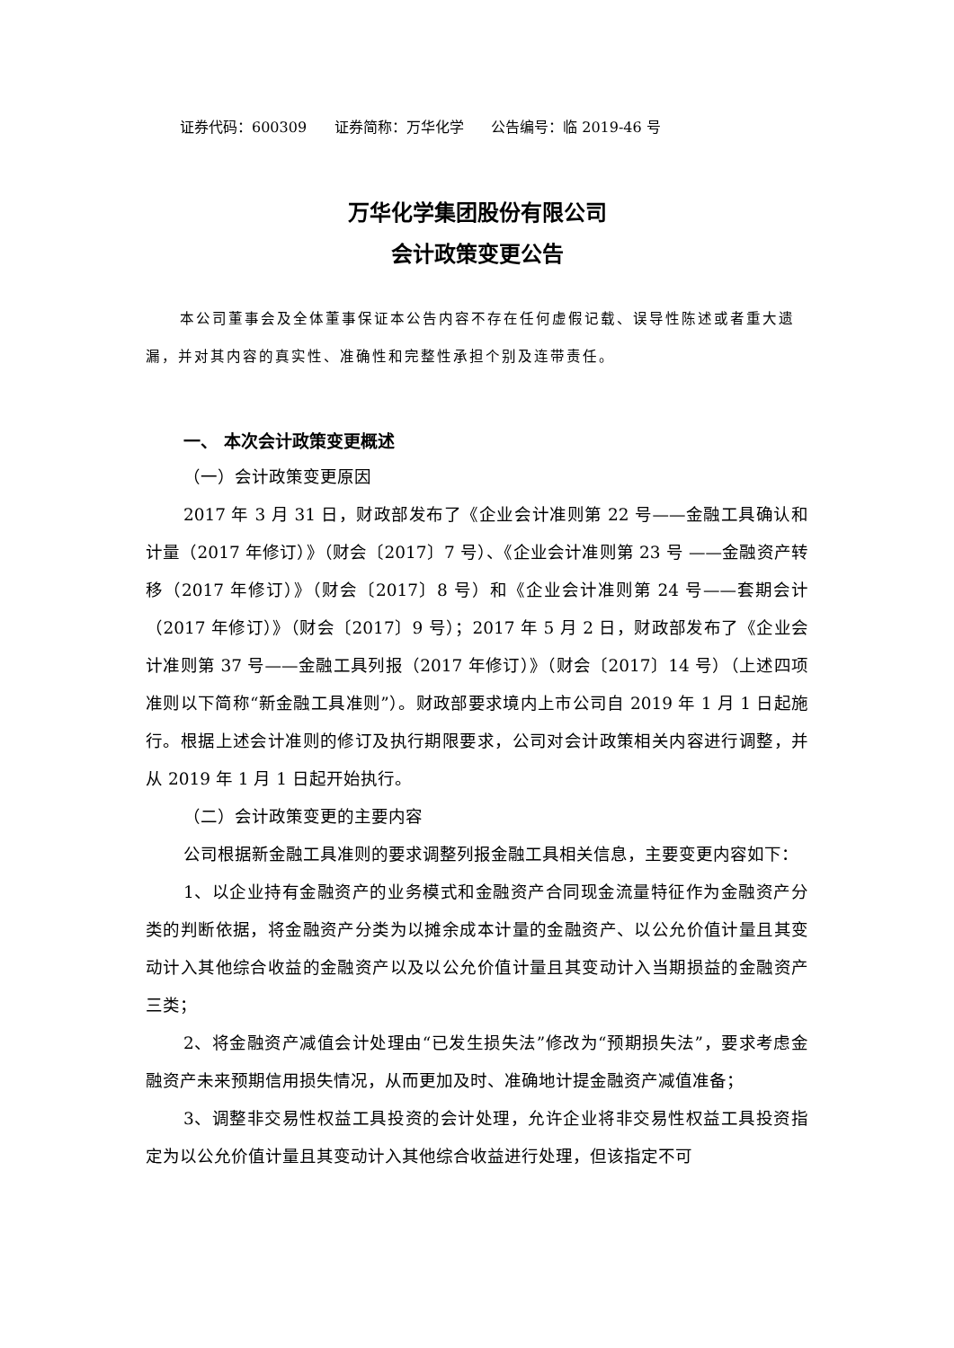证券代码：600309 证券简称：万华化学 公告编号：临 2019-46 号
万华化学集团股份有限公司
会计政策变更公告
本公司董事会及全体董事保证本公告内容不存在任何虚假记载、误导性陈述或者重大遗漏，并对其内容的真实性、准确性和完整性承担个别及连带责任。
一、 本次会计政策变更概述
（一）会计政策变更原因
2017 年 3 月 31 日，财政部发布了《企业会计准则第 22 号——金融工具确认和计量（2017 年修订）》（财会〔2017〕7 号）、《企业会计准则第 23 号 ——金融资产转移（2017 年修订）》（财会〔2017〕8 号）和《企业会计准则第 24 号——套期会计（2017 年修订）》（财会〔2017〕9 号）；2017 年 5 月 2 日，财政部发布了《企业会计准则第 37 号——金融工具列报（2017 年修订）》（财会〔2017〕14 号）（上述四项准则以下简称“新金融工具准则”）。财政部要求境内上市公司自 2019 年 1 月 1 日起施行。根据上述会计准则的修订及执行期限要求，公司对会计政策相关内容进行调整，并从 2019 年 1 月 1 日起开始执行。
（二）会计政策变更的主要内容
公司根据新金融工具准则的要求调整列报金融工具相关信息，主要变更内容如下：
1、以企业持有金融资产的业务模式和金融资产合同现金流量特征作为金融资产分类的判断依据，将金融资产分类为以摊余成本计量的金融资产、以公允价值计量且其变动计入其他综合收益的金融资产以及以公允价值计量且其变动计入当期损益的金融资产三类；
2、将金融资产减值会计处理由“已发生损失法”修改为“预期损失法”，要求考虑金融资产未来预期信用损失情况，从而更加及时、准确地计提金融资产减值准备；
3、调整非交易性权益工具投资的会计处理，允许企业将非交易性权益工具投资指定为以公允价值计量且其变动计入其他综合收益进行处理，但该指定不可